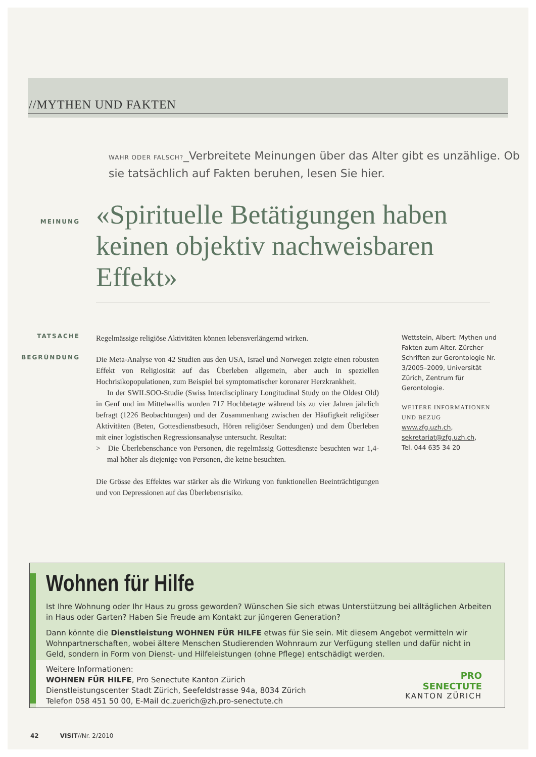//MYTHEN UND FAKTEN
WAHR ODER FALSCH?_Verbreitete Meinungen über das Alter gibt es unzählige. Ob sie tatsächlich auf Fakten beruhen, lesen Sie hier.
MEINUNG
«Spirituelle Betätigungen haben keinen objektiv nachweisbaren Effekt»
TATSACHE
Regelmässige religiöse Aktivitäten können lebensverlängernd wirken.
BEGRÜNDUNG
Die Meta-Analyse von 42 Studien aus den USA, Israel und Norwegen zeigte einen robusten Effekt von Religiosität auf das Überleben allgemein, aber auch in speziellen Hochrisikopopulationen, zum Beispiel bei symptomatischer koronarer Herzkrankheit.
In der SWILSOO-Studie (Swiss Interdisciplinary Longitudinal Study on the Oldest Old) in Genf und im Mittelwallis wurden 717 Hochbetagte während bis zu vier Jahren jährlich befragt (1226 Beobachtungen) und der Zusammenhang zwischen der Häufigkeit religiöser Aktivitäten (Beten, Gottesdienstbesuch, Hören religiöser Sendungen) und dem Überleben mit einer logistischen Regressionsanalyse untersucht. Resultat:
> Die Überlebenschance von Personen, die regelmässig Gottesdienste besuchten war 1,4-mal höher als diejenige von Personen, die keine besuchten.
Die Grösse des Effektes war stärker als die Wirkung von funktionellen Beeinträchtigungen und von Depressionen auf das Überlebensrisiko.
Wettstein, Albert: Mythen und Fakten zum Alter. Zürcher Schriften zur Gerontologie Nr. 3/2005–2009, Universität Zürich, Zentrum für Gerontologie.
WEITERE INFORMATIONEN UND BEZUG
www.zfg.uzh.ch,
sekretariat@zfg.uzh.ch,
Tel. 044 635 34 20
Wohnen für Hilfe
Ist Ihre Wohnung oder Ihr Haus zu gross geworden? Wünschen Sie sich etwas Unterstützung bei alltäglichen Arbeiten in Haus oder Garten? Haben Sie Freude am Kontakt zur jüngeren Generation?
Dann könnte die Dienstleistung WOHNEN FÜR HILFE etwas für Sie sein. Mit diesem Angebot vermitteln wir Wohnpartnerschaften, wobei ältere Menschen Studierenden Wohnraum zur Verfügung stellen und dafür nicht in Geld, sondern in Form von Dienst- und Hilfeleistungen (ohne Pflege) entschädigt werden.
Weitere Informationen:
WOHNEN FÜR HILFE, Pro Senectute Kanton Zürich
Dienstleistungscenter Stadt Zürich, Seefeldstrasse 94a, 8034 Zürich
Telefon 058 451 50 00, E-Mail dc.zuerich@zh.pro-senectute.ch
PRO
SENECTUTE
KANTON ZÜRICH
42 VISIT//Nr. 2/2010